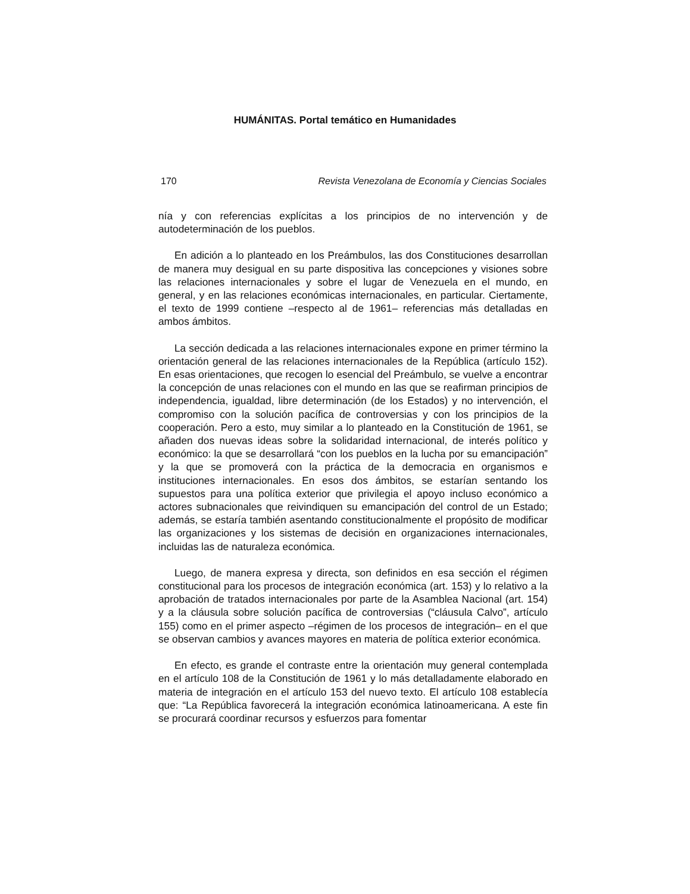HUMÁNITAS. Portal temático en Humanidades
170 Revista Venezolana de Economía y Ciencias Sociales
nía y con referencias explícitas a los principios de no intervención y de autodeterminación de los pueblos.
En adición a lo planteado en los Preámbulos, las dos Constituciones desarrollan de manera muy desigual en su parte dispositiva las concepciones y visiones sobre las relaciones internacionales y sobre el lugar de Venezuela en el mundo, en general, y en las relaciones económicas internacionales, en particular. Ciertamente, el texto de 1999 contiene –respecto al de 1961– referencias más detalladas en ambos ámbitos.
La sección dedicada a las relaciones internacionales expone en primer término la orientación general de las relaciones internacionales de la República (artículo 152). En esas orientaciones, que recogen lo esencial del Preámbulo, se vuelve a encontrar la concepción de unas relaciones con el mundo en las que se reafirman principios de independencia, igualdad, libre determinación (de los Estados) y no intervención, el compromiso con la solución pacífica de controversias y con los principios de la cooperación. Pero a esto, muy similar a lo planteado en la Constitución de 1961, se añaden dos nuevas ideas sobre la solidaridad internacional, de interés político y económico: la que se desarrollará “con los pueblos en la lucha por su emancipación” y la que se promoverá con la práctica de la democracia en organismos e instituciones internacionales. En esos dos ámbitos, se estarían sentando los supuestos para una política exterior que privilegia el apoyo incluso económico a actores subnacionales que reivindiquen su emancipación del control de un Estado; además, se estaría también asentando constitucionalmente el propósito de modificar las organizaciones y los sistemas de decisión en organizaciones internacionales, incluidas las de naturaleza económica.
Luego, de manera expresa y directa, son definidos en esa sección el régimen constitucional para los procesos de integración económica (art. 153) y lo relativo a la aprobación de tratados internacionales por parte de la Asamblea Nacional (art. 154) y a la cláusula sobre solución pacífica de controversias (“cláusula Calvo”, artículo 155) como en el primer aspecto –régimen de los procesos de integración– en el que se observan cambios y avances mayores en materia de política exterior económica.
En efecto, es grande el contraste entre la orientación muy general contemplada en el artículo 108 de la Constitución de 1961 y lo más detalladamente elaborado en materia de integración en el artículo 153 del nuevo texto. El artículo 108 establecía que: “La República favorecerá la integración económica latinoamericana. A este fin se procurará coordinar recursos y esfuerzos para fomentar